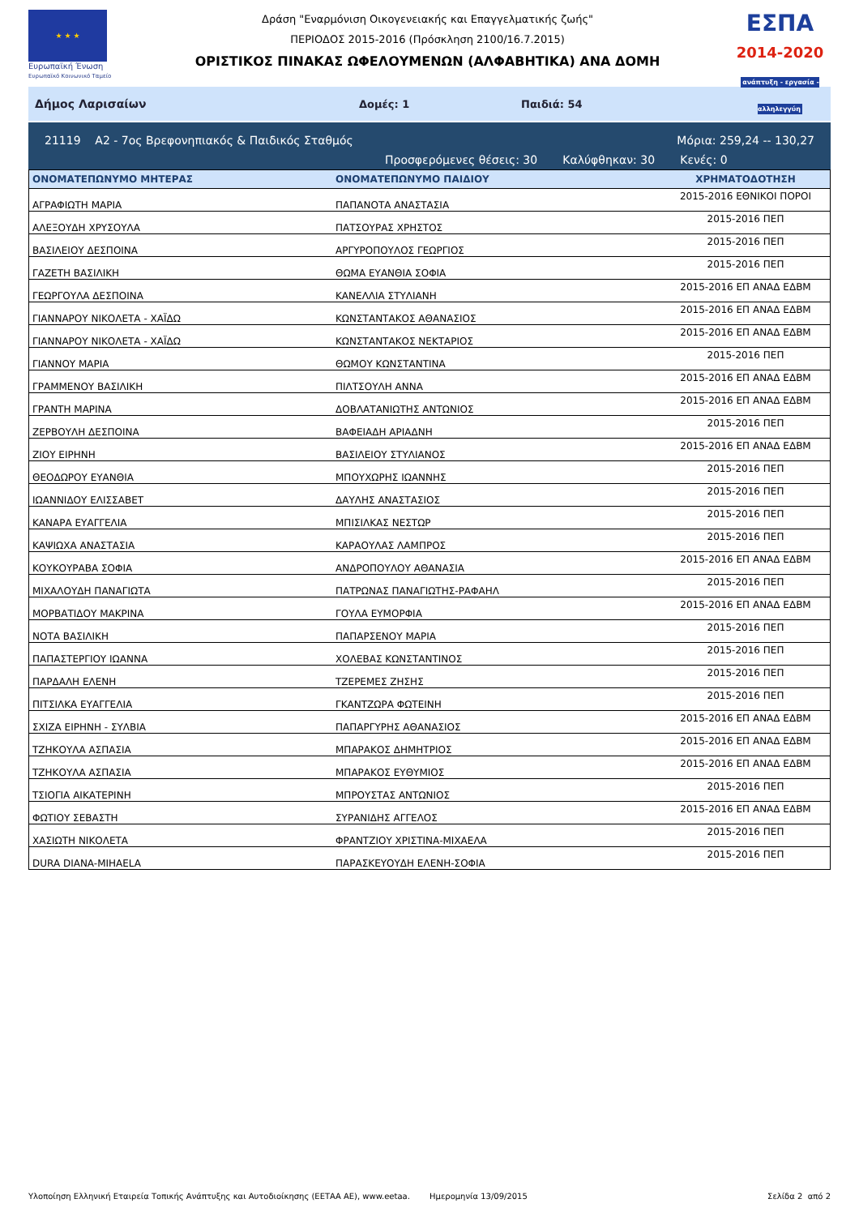★ ★ ★
Ευρωπαϊκή Ένωση
Ευρωπαϊκό Κοινωνικό Ταμείο
Δράση "Εναρμόνιση Οικογενειακής και Επαγγελματικής ζωής"
ΠΕΡΙΟΔΟΣ 2015-2016 (Πρόσκληση 2100/16.7.2015)
ΟΡΙΣΤΙΚΟΣ ΠΙΝΑΚΑΣ ΩΦΕΛΟΥΜΕΝΩΝ (ΑΛΦΑΒΗΤΙΚΑ) ΑΝΑ ΔΟΜΗ
ΕΣΠΑ
2014-2020
ανάπτυξη - εργασία - αλληλεγγύη
Δήμος Λαρισαίων Δομές: 1 Παιδιά: 54
21119 Α2 - 7ος Βρεφονηπιακός & Παιδικός Σταθμός Μόρια: 259,24 -- 130,27
Προσφερόμενες θέσεις: 30 Καλύφθηκαν: 30 Κενές: 0
| ΟΝΟΜΑΤΕΠΩΝΥΜΟ ΜΗΤΕΡΑΣ | ΟΝΟΜΑΤΕΠΩΝΥΜΟ ΠΑΙΔΙΟΥ | ΧΡΗΜΑΤΟΔΟΤΗΣΗ |
| --- | --- | --- |
| ΑΓΡΑΦΙΩΤΗ ΜΑΡΙΑ | ΠΑΠΑΝΟΤΑ ΑΝΑΣΤΑΣΙΑ | 2015-2016 ΕΘΝΙΚΟΙ ΠΟΡΟΙ |
| ΑΛΕΞΟΥΔΗ ΧΡΥΣΟΥΛΑ | ΠΑΤΣΟΥΡΑΣ ΧΡΗΣΤΟΣ | 2015-2016 ΠΕΠ |
| ΒΑΣΙΛΕΙΟΥ ΔΕΣΠΟΙΝΑ | ΑΡΓΥΡΟΠΟΥΛΟΣ ΓΕΩΡΓΙΟΣ | 2015-2016 ΠΕΠ |
| ΓΑΖΕΤΗ ΒΑΣΙΛΙΚΗ | ΘΩΜΑ ΕΥΑΝΘΙΑ ΣΟΦΙΑ | 2015-2016 ΠΕΠ |
| ΓΕΩΡΓΟΥΛΑ ΔΕΣΠΟΙΝΑ | ΚΑΝΕΛΛΙΑ ΣΤΥΛΙΑΝΗ | 2015-2016 ΕΠ ΑΝΑΔ ΕΔΒΜ |
| ΓΙΑΝΝΑΡΟΥ ΝΙΚΟΛΕΤΑ - ΧΑΪΔΩ | ΚΩΝΣΤΑΝΤΑΚΟΣ ΑΘΑΝΑΣΙΟΣ | 2015-2016 ΕΠ ΑΝΑΔ ΕΔΒΜ |
| ΓΙΑΝΝΑΡΟΥ ΝΙΚΟΛΕΤΑ - ΧΑΪΔΩ | ΚΩΝΣΤΑΝΤΑΚΟΣ ΝΕΚΤΑΡΙΟΣ | 2015-2016 ΕΠ ΑΝΑΔ ΕΔΒΜ |
| ΓΙΑΝΝΟΥ ΜΑΡΙΑ | ΘΩΜΟΥ ΚΩΝΣΤΑΝΤΙΝΑ | 2015-2016 ΠΕΠ |
| ΓΡΑΜΜΕΝΟΥ ΒΑΣΙΛΙΚΗ | ΠΙΛΤΣΟΥΛΗ ΑΝΝΑ | 2015-2016 ΕΠ ΑΝΑΔ ΕΔΒΜ |
| ΓΡΑΝΤΗ ΜΑΡΙΝΑ | ΔΟΒΛΑΤΑΝΙΩΤΗΣ ΑΝΤΩΝΙΟΣ | 2015-2016 ΕΠ ΑΝΑΔ ΕΔΒΜ |
| ΖΕΡΒΟΥΛΗ ΔΕΣΠΟΙΝΑ | ΒΑΦΕΙΑΔΗ ΑΡΙΑΔΝΗ | 2015-2016 ΠΕΠ |
| ΖΙΟΥ ΕΙΡΗΝΗ | ΒΑΣΙΛΕΙΟΥ ΣΤΥΛΙΑΝΟΣ | 2015-2016 ΕΠ ΑΝΑΔ ΕΔΒΜ |
| ΘΕΟΔΩΡΟΥ ΕΥΑΝΘΙΑ | ΜΠΟΥΧΩΡΗΣ ΙΩΑΝΝΗΣ | 2015-2016 ΠΕΠ |
| ΙΩΑΝΝΙΔΟΥ ΕΛΙΣΣΑΒΕΤ | ΔΑΥΛΗΣ ΑΝΑΣΤΑΣΙΟΣ | 2015-2016 ΠΕΠ |
| ΚΑΝΑΡΑ ΕΥΑΓΓΕΛΙΑ | ΜΠΙΣΙΛΚΑΣ ΝΕΣΤΩΡ | 2015-2016 ΠΕΠ |
| ΚΑΨΙΩΧΑ ΑΝΑΣΤΑΣΙΑ | ΚΑΡΑΟΥΛΑΣ ΛΑΜΠΡΟΣ | 2015-2016 ΠΕΠ |
| ΚΟΥΚΟΥΡΑΒΑ ΣΟΦΙΑ | ΑΝΔΡΟΠΟΥΛΟΥ ΑΘΑΝΑΣΙΑ | 2015-2016 ΕΠ ΑΝΑΔ ΕΔΒΜ |
| ΜΙΧΑΛΟΥΔΗ ΠΑΝΑΓΙΩΤΑ | ΠΑΤΡΩΝΑΣ ΠΑΝΑΓΙΩΤΗΣ-ΡΑΦΑΗΛ | 2015-2016 ΠΕΠ |
| ΜΟΡΒΑΤΙΔΟΥ ΜΑΚΡΙΝΑ | ΓΟΥΛΑ ΕΥΜΟΡΦΙΑ | 2015-2016 ΕΠ ΑΝΑΔ ΕΔΒΜ |
| ΝΟΤΑ ΒΑΣΙΛΙΚΗ | ΠΑΠΑΡΣΕΝΟΥ ΜΑΡΙΑ | 2015-2016 ΠΕΠ |
| ΠΑΠΑΣΤΕΡΓΙΟΥ ΙΩΑΝΝΑ | ΧΟΛΕΒΑΣ ΚΩΝΣΤΑΝΤΙΝΟΣ | 2015-2016 ΠΕΠ |
| ΠΑΡΔΑΛΗ ΕΛΕΝΗ | ΤΖΕΡΕΜΕΣ ΖΗΣΗΣ | 2015-2016 ΠΕΠ |
| ΠΙΤΣΙΛΚΑ ΕΥΑΓΓΕΛΙΑ | ΓΚΑΝΤΖΩΡΑ ΦΩΤΕΙΝΗ | 2015-2016 ΠΕΠ |
| ΣΧΙΖΑ ΕΙΡΗΝΗ - ΣΥΛΒΙΑ | ΠΑΠΑΡΓΥΡΗΣ ΑΘΑΝΑΣΙΟΣ | 2015-2016 ΕΠ ΑΝΑΔ ΕΔΒΜ |
| ΤΖΗΚΟΥΛΑ ΑΣΠΑΣΙΑ | ΜΠΑΡΑΚΟΣ ΔΗΜΗΤΡΙΟΣ | 2015-2016 ΕΠ ΑΝΑΔ ΕΔΒΜ |
| ΤΖΗΚΟΥΛΑ ΑΣΠΑΣΙΑ | ΜΠΑΡΑΚΟΣ ΕΥΘΥΜΙΟΣ | 2015-2016 ΕΠ ΑΝΑΔ ΕΔΒΜ |
| ΤΣΙΟΓΙΑ ΑΙΚΑΤΕΡΙΝΗ | ΜΠΡΟΥΣΤΑΣ ΑΝΤΩΝΙΟΣ | 2015-2016 ΠΕΠ |
| ΦΩΤΙΟΥ ΣΕΒΑΣΤΗ | ΣΥΡΑΝΙΔΗΣ ΑΓΓΕΛΟΣ | 2015-2016 ΕΠ ΑΝΑΔ ΕΔΒΜ |
| ΧΑΣΙΩΤΗ ΝΙΚΟΛΕΤΑ | ΦΡΑΝΤΖΙΟΥ ΧΡΙΣΤΙΝΑ-ΜΙΧΑΕΛΑ | 2015-2016 ΠΕΠ |
| DURA DIANA-MIHAELA | ΠΑΡΑΣΚΕΥΟΥΔΗ ΕΛΕΝΗ-ΣΟΦΙΑ | 2015-2016 ΠΕΠ |
Υλοποίηση Ελληνική Εταιρεία Τοπικής Ανάπτυξης και Αυτοδιοίκησης (ΕΕΤΑΑ ΑΕ), www.eetaa. Ημερομηνία 13/09/2015 Σελίδα 2 από 2